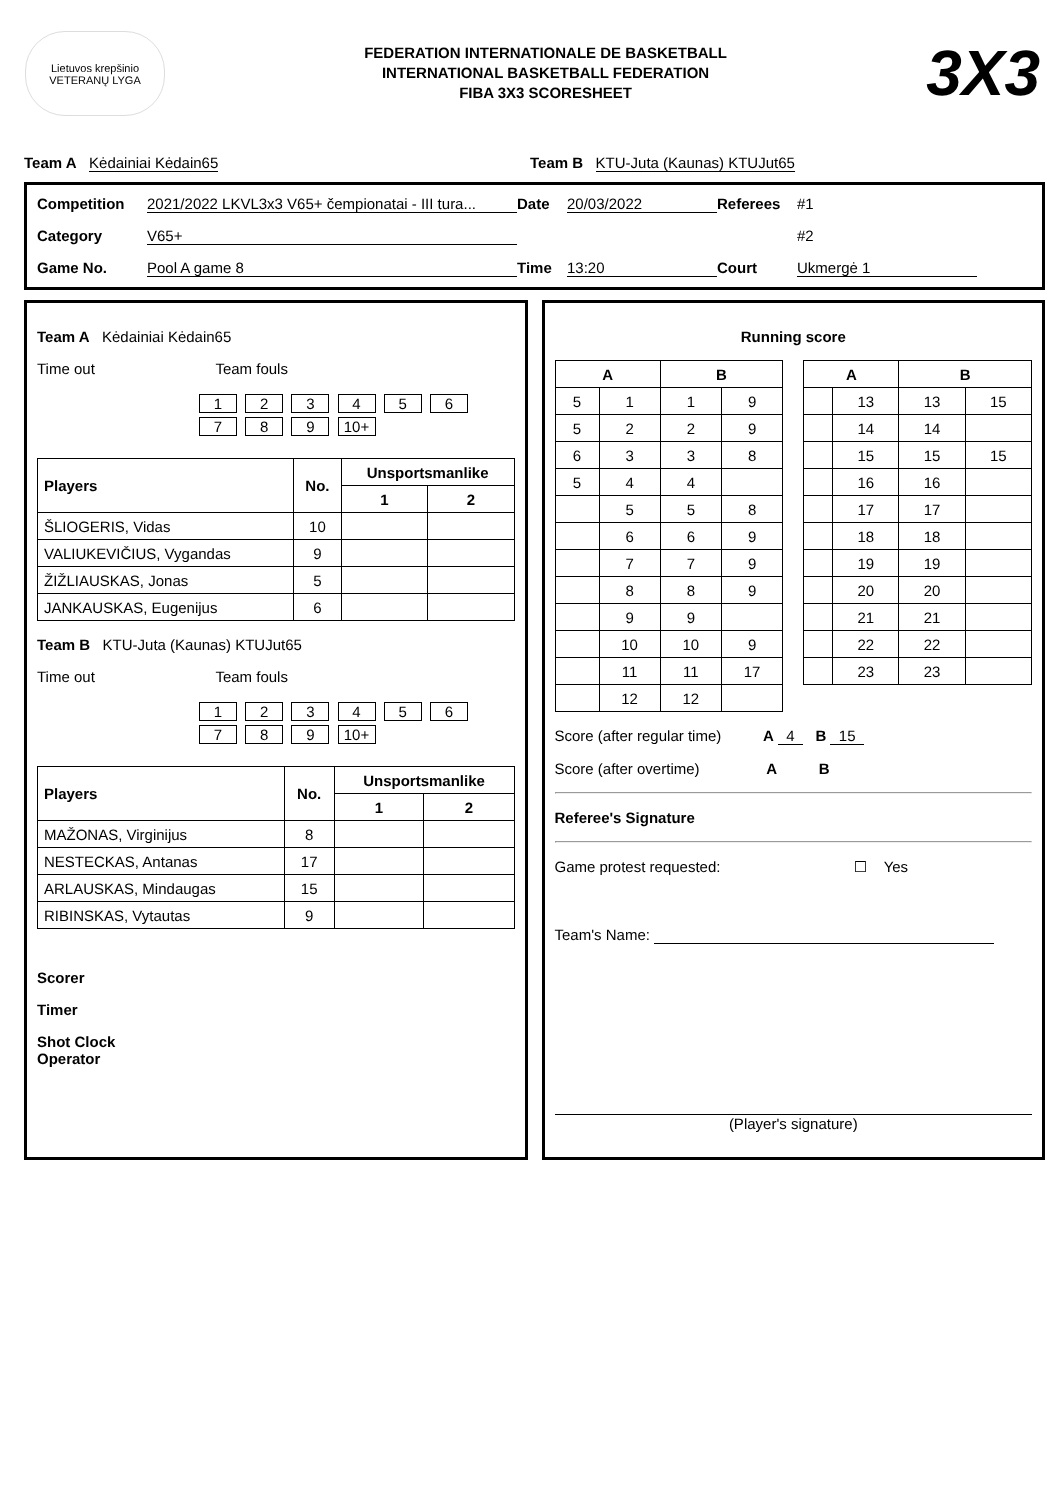Lietuvos krepšinio VETERANŲ LYGA
FEDERATION INTERNATIONALE DE BASKETBALL
INTERNATIONAL BASKETBALL FEDERATION
FIBA 3X3 SCORESHEET
3X3
Team A Kėdainiai Kėdain65 Team B KTU-Juta (Kaunas) KTUJut65
Competition 2021/2022 LKVL3x3 V65+ čempionatai - III tura... Date 20/03/2022 Referees #1 Category V65+ #2 Game No. Pool A game 8 Time 13:20 Court Ukmergė 1
Team A Kėdainiai Kėdain65
Time out Team fouls
1 2 3 4 5 6
7 8 9 10+
| Players | No. | Unsportsmanlike | |
| --- | --- | --- | --- |
| | | 1 | 2 |
| ŠLIOGERIS, Vidas | 10 | | |
| VALIUKEVIČIUS, Vygandas | 9 | | |
| ŽIŽLIAUSKAS, Jonas | 5 | | |
| JANKAUSKAS, Eugenijus | 6 | | |
Team B KTU-Juta (Kaunas) KTUJut65
Time out Team fouls
1 2 3 4 5 6
7 8 9 10+
| Players | No. | Unsportsmanlike | |
| --- | --- | --- | --- |
| | | 1 | 2 |
| MAŽONAS, Virginijus | 8 | | |
| NESTECKAS, Antanas | 17 | | |
| ARLAUSKAS, Mindaugas | 15 | | |
| RIBINSKAS, Vytautas | 9 | | |
Scorer
Timer
Shot Clock
Operator
Running score
| A | | B | |
| --- | --- | --- | --- |
| 5 | 1 | 1 | 9 |
| 5 | 2 | 2 | 9 |
| 6 | 3 | 3 | 8 |
| 5 | 4 | 4 | |
| | 5 | 5 | 8 |
| | 6 | 6 | 9 |
| | 7 | 7 | 9 |
| | 8 | 8 | 9 |
| | 9 | 9 | |
| | 10 | 10 | 9 |
| | 11 | 11 | 17 |
| | 12 | 12 | |
| A | | B | |
| --- | --- | --- | --- |
| | 13 | 13 | 15 |
| | 14 | 14 | |
| | 15 | 15 | 15 |
| | 16 | 16 | |
| | 17 | 17 | |
| | 18 | 18 | |
| | 19 | 19 | |
| | 20 | 20 | |
| | 21 | 21 | |
| | 22 | 22 | |
| | 23 | 23 | |
Score (after regular time) A 4 B 15
Score (after overtime) A B
Referee's Signature
Game protest requested: ☐ Yes
Team's Name:
(Player's signature)